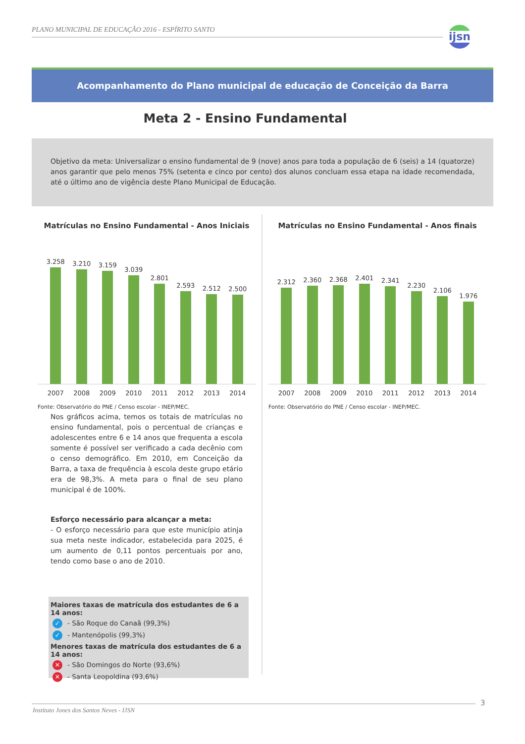PLANO MUNICIPAL DE EDUCAÇÃO 2016 - ESPÍRITO SANTO
ijsn
Acompanhamento do Plano municipal de educação de Conceição da Barra
Meta 2 - Ensino Fundamental
Objetivo da meta: Universalizar o ensino fundamental de 9 (nove) anos para toda a população de 6 (seis) a 14 (quatorze) anos garantir que pelo menos 75% (setenta e cinco por cento) dos alunos concluam essa etapa na idade recomendada, até o último ano de vigência deste Plano Municipal de Educação.
Matrículas no Ensino Fundamental - Anos Iniciais
3.258
3.210
3.159
3.039
2.801
2.593
2.512
2.500
2007 2008 2009 2010 2011 2012 2013 2014
Fonte: Observatório do PNE / Censo escolar - INEP/MEC.
Matrículas no Ensino Fundamental - Anos finais
2.312
2.360
2.368
2.401
2.341
2.230
2.106
1.976
2007 2008 2009 2010 2011 2012 2013 2014
Fonte: Observatório do PNE / Censo escolar - INEP/MEC.
Nos gráficos acima, temos os totais de matrículas no ensino fundamental, pois o percentual de crianças e adolescentes entre 6 e 14 anos que frequenta a escola somente é possível ser verificado a cada decênio com o censo demográfico. Em 2010, em Conceição da Barra, a taxa de frequência à escola deste grupo etário era de 98,3%. A meta para o final de seu plano municipal é de 100%.
Esforço necessário para alcançar a meta:
- O esforço necessário para que este município atinja sua meta neste indicador, estabelecida para 2025, é um aumento de 0,11 pontos percentuais por ano, tendo como base o ano de 2010.
Maiores taxas de matrícula dos estudantes de 6 a 14 anos:
✓ - São Roque do Canaã (99,3%)
✓ - Mantenópolis (99,3%)
Menores taxas de matrícula dos estudantes de 6 a 14 anos:
✕ - São Domingos do Norte (93,6%)
✕ - Santa Leopoldina (93,6%)
Instituto Jones dos Santos Neves - IJSN
3